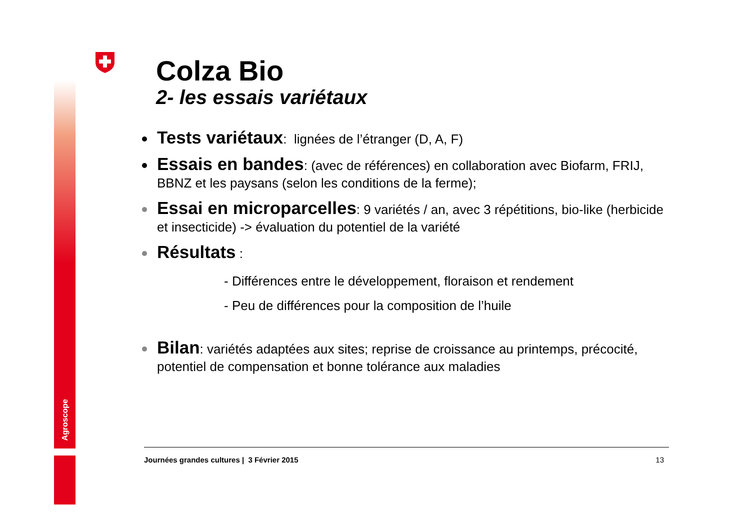Agroscope
Colza Bio
2- les essais variétaux
Tests variétaux: lignées de l’étranger (D, A, F)
Essais en bandes: (avec de références) en collaboration avec Biofarm, FRIJ, BBNZ et les paysans (selon les conditions de la ferme);
Essai en microparcelles: 9 variétés / an, avec 3 répétitions, bio-like (herbicide et insecticide) -> évaluation du potentiel de la variété
Résultats :
- Différences entre le développement, floraison et rendement
- Peu de différences pour la composition de l’huile
Bilan: variétés adaptées aux sites; reprise de croissance au printemps, précocité, potentiel de compensation et bonne tolérance aux maladies
Journées grandes cultures | 3 Février 2015 13